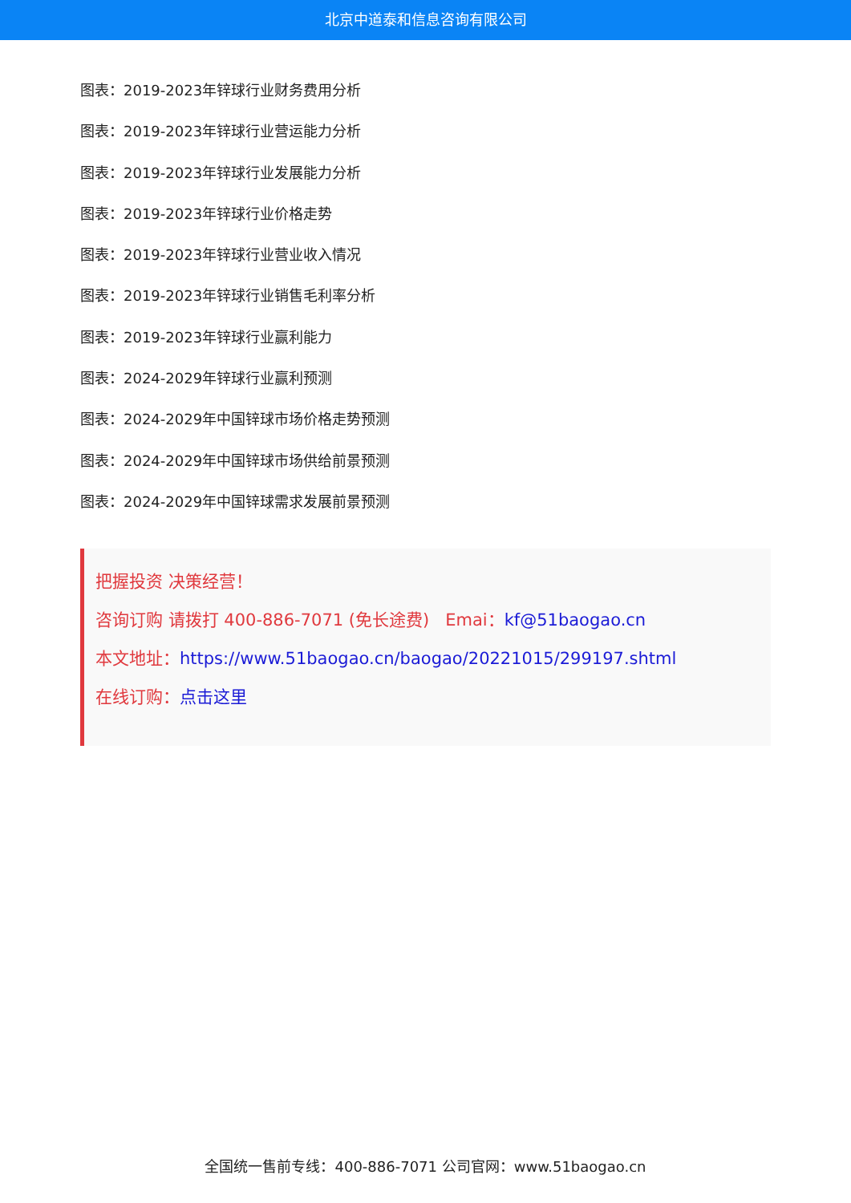北京中道泰和信息咨询有限公司
图表：2019-2023年锌球行业财务费用分析
图表：2019-2023年锌球行业营运能力分析
图表：2019-2023年锌球行业发展能力分析
图表：2019-2023年锌球行业价格走势
图表：2019-2023年锌球行业营业收入情况
图表：2019-2023年锌球行业销售毛利率分析
图表：2019-2023年锌球行业赢利能力
图表：2024-2029年锌球行业赢利预测
图表：2024-2029年中国锌球市场价格走势预测
图表：2024-2029年中国锌球市场供给前景预测
图表：2024-2029年中国锌球需求发展前景预测
把握投资 决策经营！
咨询订购 请拨打 400-886-7071 (免长途费) Emai：kf@51baogao.cn
本文地址：https://www.51baogao.cn/baogao/20221015/299197.shtml
在线订购：点击这里
全国统一售前专线：400-886-7071 公司官网：www.51baogao.cn